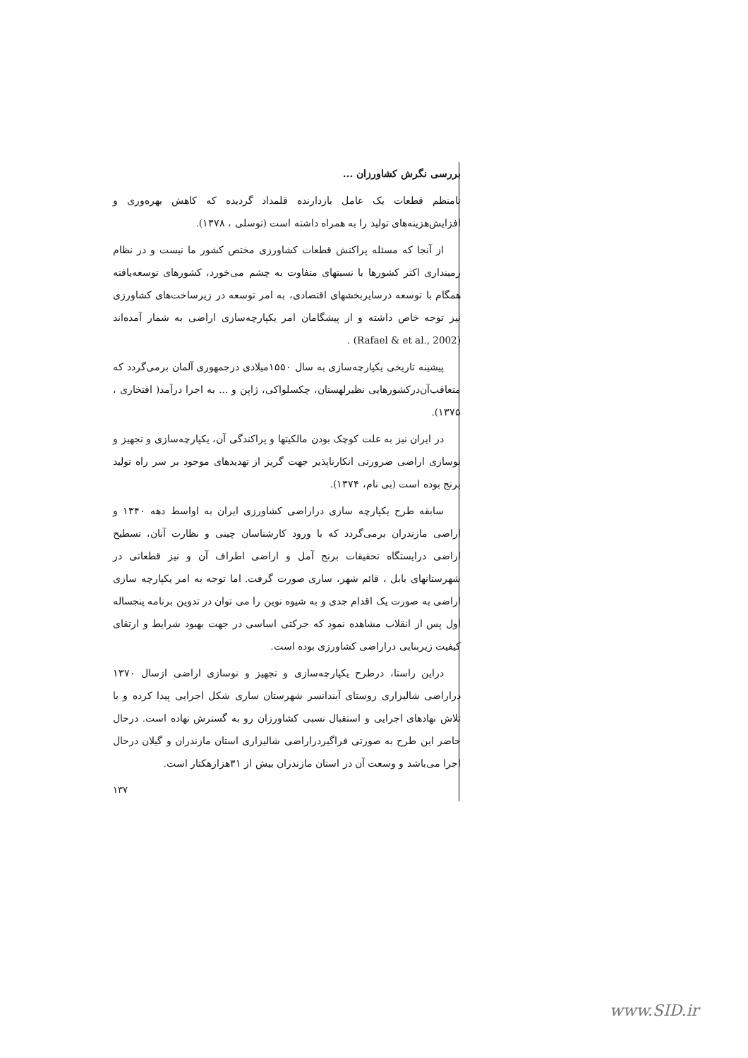بررسی نگرش کشاورزان ...
نامنظم قطعات یک عامل بازدارنده قلمداد گردیده که کاهش بهره‌وری و افزایش‌هزینه‌های تولید را به همراه داشته است (توسلی ، ۱۳۷۸).
از آنجا که مسئله پراکنش قطعات کشاورزی مختص کشور ما نیست و در نظام زمینداری اکثر کشورها با نسبتهای متفاوت به چشم می‌خورد، کشورهای توسعه‌یافته همگام با توسعه درسایربخشهای اقتصادی، به امر توسعه در زیرساخت‌های کشاورزی نیز توجه خاص داشته و از پیشگامان امر یکپارچه‌سازی اراضی به شمار آمده‌اند (Rafael & et al., 2002) .
پیشینه تاریخی یکپارچه‌سازی به سال ۱۵۵۰میلادی درجمهوری آلمان برمی‌گردد که متعاقب‌آن‌درکشورهایی نظیرلهستان، چکسلواکی، ژاپن و ... به اجرا درآمد( افتخاری ، ۱۳۷۵).
در ایران نیز به علت کوچک بودن مالکیتها و پراکندگی آن، یکپارچه‌سازی و تجهیز و نوسازی اراضی ضرورتی انکارناپذیر جهت گریز از تهدیدهای موجود بر سر راه تولید برنج بوده است (بی نام، ۱۳۷۴).
سابقه طرح یکپارچه سازی دراراضی کشاورزی ایران به اواسط دهه ۱۳۴۰ و اراضی مازندران برمی‌گردد که با ورود کارشناسان چینی و نظارت آنان، تسطیح اراضی درایستگاه تحقیقات برنج آمل و اراضی اطراف آن و نیز قطعاتی در شهرستانهای بابل ، قائم شهر، ساری صورت گرفت. اما توجه به امر یکپارچه سازی اراضی به صورت یک اقدام جدی و به شیوه نوین را می توان در تدوین برنامه پنجساله اول پس از انقلاب مشاهده نمود که حرکتی اساسی در جهت بهبود شرایط و ارتقای کیفیت زیربنایی دراراضی کشاورزی بوده است.
دراین راستا، درطرح یکپارچه‌سازی و تجهیز و نوسازی اراضی ازسال ۱۳۷۰ دراراضی شالیزاری روستای آبندانسر شهرستان ساری شکل اجرایی پیدا کرده و با تلاش نهادهای اجرایی و استقبال نسبی کشاورزان رو به گسترش نهاده است. درحال حاضر این طرح به صورتی فراگیردراراضی شالیزاری استان مازندران و گیلان درحال اجرا می‌باشد و وسعت آن در استان مازندران بیش از ۳۱هزارهکتار است.
۱۳۷
www.SID.ir